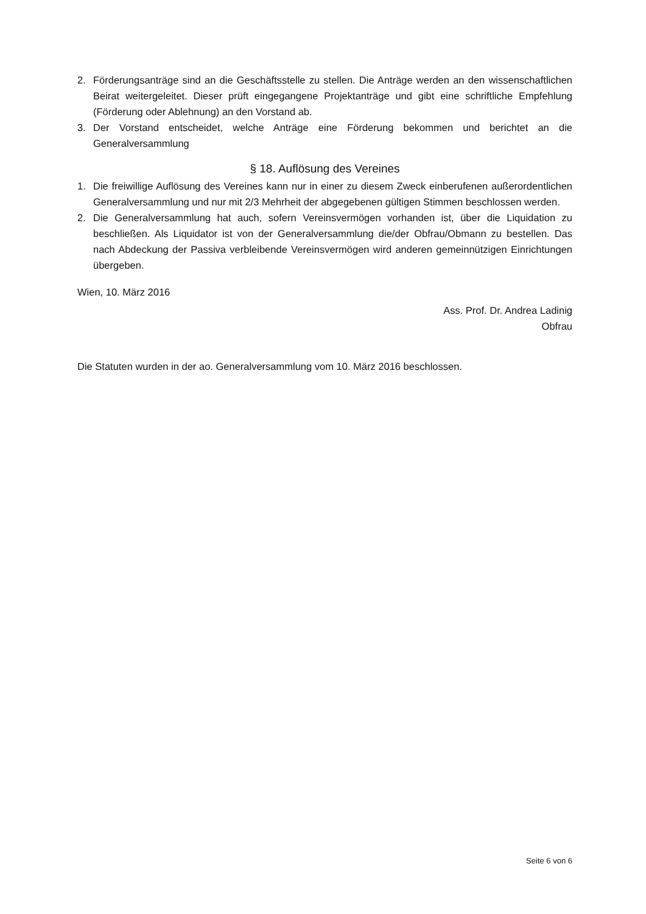2. Förderungsanträge sind an die Geschäftsstelle zu stellen. Die Anträge werden an den wissenschaftlichen Beirat weitergeleitet. Dieser prüft eingegangene Projektanträge und gibt eine schriftliche Empfehlung (Förderung oder Ablehnung) an den Vorstand ab.
3. Der Vorstand entscheidet, welche Anträge eine Förderung bekommen und berichtet an die Generalversammlung
§ 18. Auflösung des Vereines
1. Die freiwillige Auflösung des Vereines kann nur in einer zu diesem Zweck einberufenen außerordentlichen Generalversammlung und nur mit 2/3 Mehrheit der abgegebenen gültigen Stimmen beschlossen werden.
2. Die Generalversammlung hat auch, sofern Vereinsvermögen vorhanden ist, über die Liquidation zu beschließen. Als Liquidator ist von der Generalversammlung die/der Obfrau/Obmann zu bestellen. Das nach Abdeckung der Passiva verbleibende Vereinsvermögen wird anderen gemeinnützigen Einrichtungen übergeben.
Wien, 10. März 2016
Ass. Prof. Dr. Andrea Ladinig
Obfrau
Die Statuten wurden in der ao. Generalversammlung vom 10. März 2016 beschlossen.
Seite 6 von 6